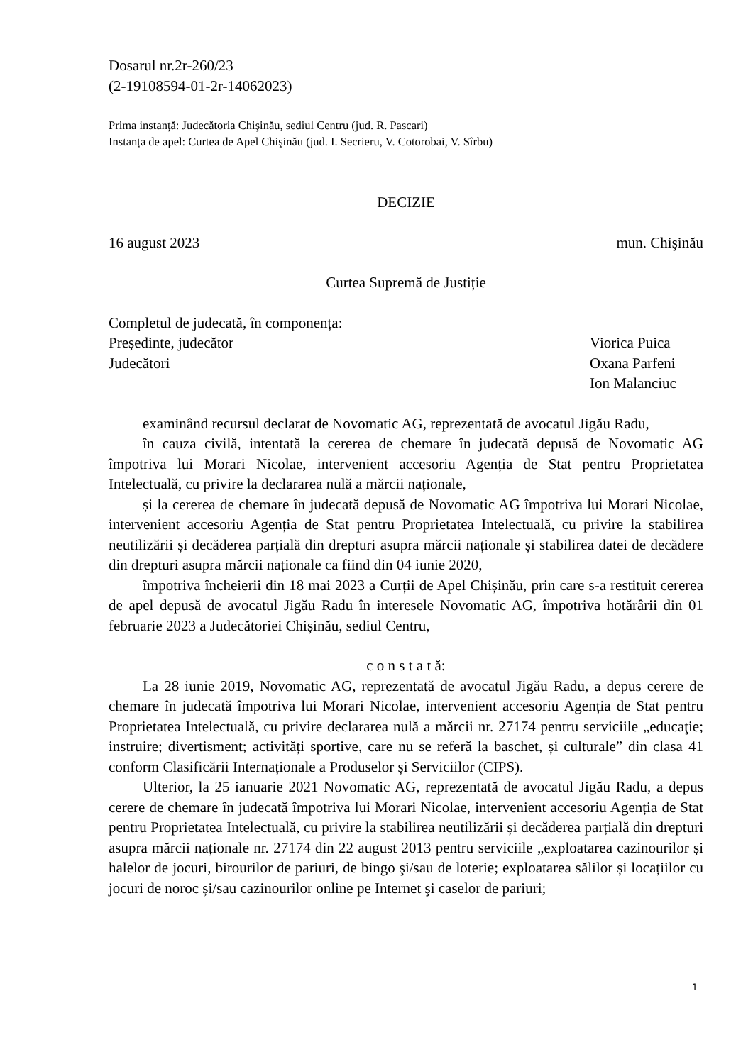Dosarul nr.2r-260/23
(2-19108594-01-2r-14062023)
Prima instanță: Judecătoria Chişinău, sediul Centru (jud. R. Pascari)
Instanța de apel: Curtea de Apel Chişinău (jud. I. Secrieru, V. Cotorobai, V. Sîrbu)
DECIZIE
16 august 2023 mun. Chişinău
Curtea Supremă de Justiție
Completul de judecată, în componența:
Președinte, judecător Viorica Puica
Judecători Oxana Parfeni
Ion Malanciuc
examinând recursul declarat de Novomatic AG, reprezentată de avocatul Jigău Radu,
în cauza civilă, intentată la cererea de chemare în judecată depusă de Novomatic AG împotriva lui Morari Nicolae, intervenient accesoriu Agenția de Stat pentru Proprietatea Intelectuală, cu privire la declararea nulă a mărcii naționale,
și la cererea de chemare în judecată depusă de Novomatic AG împotriva lui Morari Nicolae, intervenient accesoriu Agenția de Stat pentru Proprietatea Intelectuală, cu privire la stabilirea neutilizării și decăderea parțială din drepturi asupra mărcii naționale și stabilirea datei de decădere din drepturi asupra mărcii naționale ca fiind din 04 iunie 2020,
împotriva încheierii din 18 mai 2023 a Curții de Apel Chișinău, prin care s-a restituit cererea de apel depusă de avocatul Jigău Radu în interesele Novomatic AG, împotriva hotărârii din 01 februarie 2023 a Judecătoriei Chișinău, sediul Centru,
c o n s t a t ă:
La 28 iunie 2019, Novomatic AG, reprezentată de avocatul Jigău Radu, a depus cerere de chemare în judecată împotriva lui Morari Nicolae, intervenient accesoriu Agenția de Stat pentru Proprietatea Intelectuală, cu privire declararea nulă a mărcii nr. 27174 pentru serviciile „educaţie; instruire; divertisment; activități sportive, care nu se referă la baschet, și culturale” din clasa 41 conform Clasificării Internaționale a Produselor și Serviciilor (CIPS).
Ulterior, la 25 ianuarie 2021 Novomatic AG, reprezentată de avocatul Jigău Radu, a depus cerere de chemare în judecată împotriva lui Morari Nicolae, intervenient accesoriu Agenția de Stat pentru Proprietatea Intelectuală, cu privire la stabilirea neutilizării și decăderea parțială din drepturi asupra mărcii naționale nr. 27174 din 22 august 2013 pentru serviciile „exploatarea cazinourilor și halelor de jocuri, birourilor de pariuri, de bingo şi/sau de loterie; exploatarea sălilor și locațiilor cu jocuri de noroc și/sau cazinourilor online pe Internet şi caselor de pariuri;
1